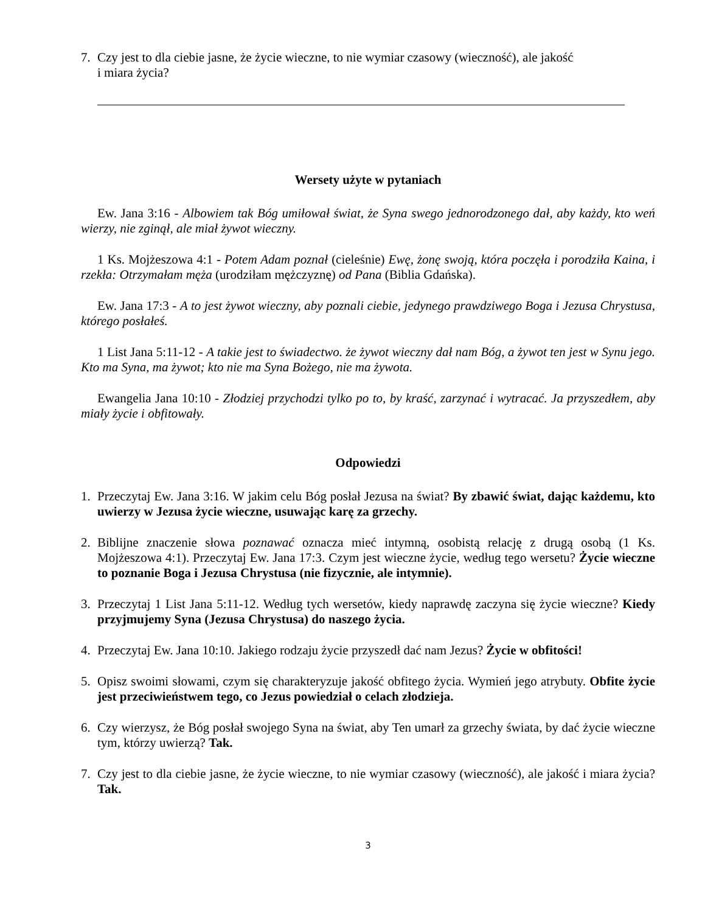7. Czy jest to dla ciebie jasne, że życie wieczne, to nie wymiar czasowy (wieczność), ale jakość
i miara życia?
Wersety użyte w pytaniach
Ew. Jana 3:16 - Albowiem tak Bóg umiłował świat, że Syna swego jednorodzonego dał, aby każdy, kto weń wierzy, nie zginął, ale miał żywot wieczny.
1 Ks. Mojżeszowa 4:1 - Potem Adam poznał (cieleśnie) Ewę, żonę swoją, która poczęła i porodziła Kaina, i rzekła: Otrzymałam męża (urodziłam mężczyznę) od Pana (Biblia Gdańska).
Ew. Jana 17:3 - A to jest żywot wieczny, aby poznali ciebie, jedynego prawdziwego Boga i Jezusa Chrystusa, którego posłałeś.
1 List Jana 5:11-12 - A takie jest to świadectwo. że żywot wieczny dał nam Bóg, a żywot ten jest w Synu jego. Kto ma Syna, ma żywot; kto nie ma Syna Bożego, nie ma żywota.
Ewangelia Jana 10:10 - Złodziej przychodzi tylko po to, by kraść, zarzynać i wytracać. Ja przyszedłem, aby miały życie i obfitowały.
Odpowiedzi
1. Przeczytaj Ew. Jana 3:16. W jakim celu Bóg posłał Jezusa na świat? By zbawić świat, dając każdemu, kto uwierzy w Jezusa życie wieczne, usuwając karę za grzechy.
2. Biblijne znaczenie słowa poznawać oznacza mieć intymną, osobistą relację z drugą osobą (1 Ks. Mojżeszowa 4:1). Przeczytaj Ew. Jana 17:3. Czym jest wieczne życie, według tego wersetu? Życie wieczne to poznanie Boga i Jezusa Chrystusa (nie fizycznie, ale intymnie).
3. Przeczytaj 1 List Jana 5:11-12. Według tych wersetów, kiedy naprawdę zaczyna się życie wieczne? Kiedy przyjmujemy Syna (Jezusa Chrystusa) do naszego życia.
4. Przeczytaj Ew. Jana 10:10. Jakiego rodzaju życie przyszedł dać nam Jezus? Życie w obfitości!
5. Opisz swoimi słowami, czym się charakteryzuje jakość obfitego życia. Wymień jego atrybuty. Obfite życie jest przeciwieństwem tego, co Jezus powiedział o celach złodzieja.
6. Czy wierzysz, że Bóg posłał swojego Syna na świat, aby Ten umarł za grzechy świata, by dać życie wieczne tym, którzy uwierzą? Tak.
7. Czy jest to dla ciebie jasne, że życie wieczne, to nie wymiar czasowy (wieczność), ale jakość i miara życia? Tak.
3